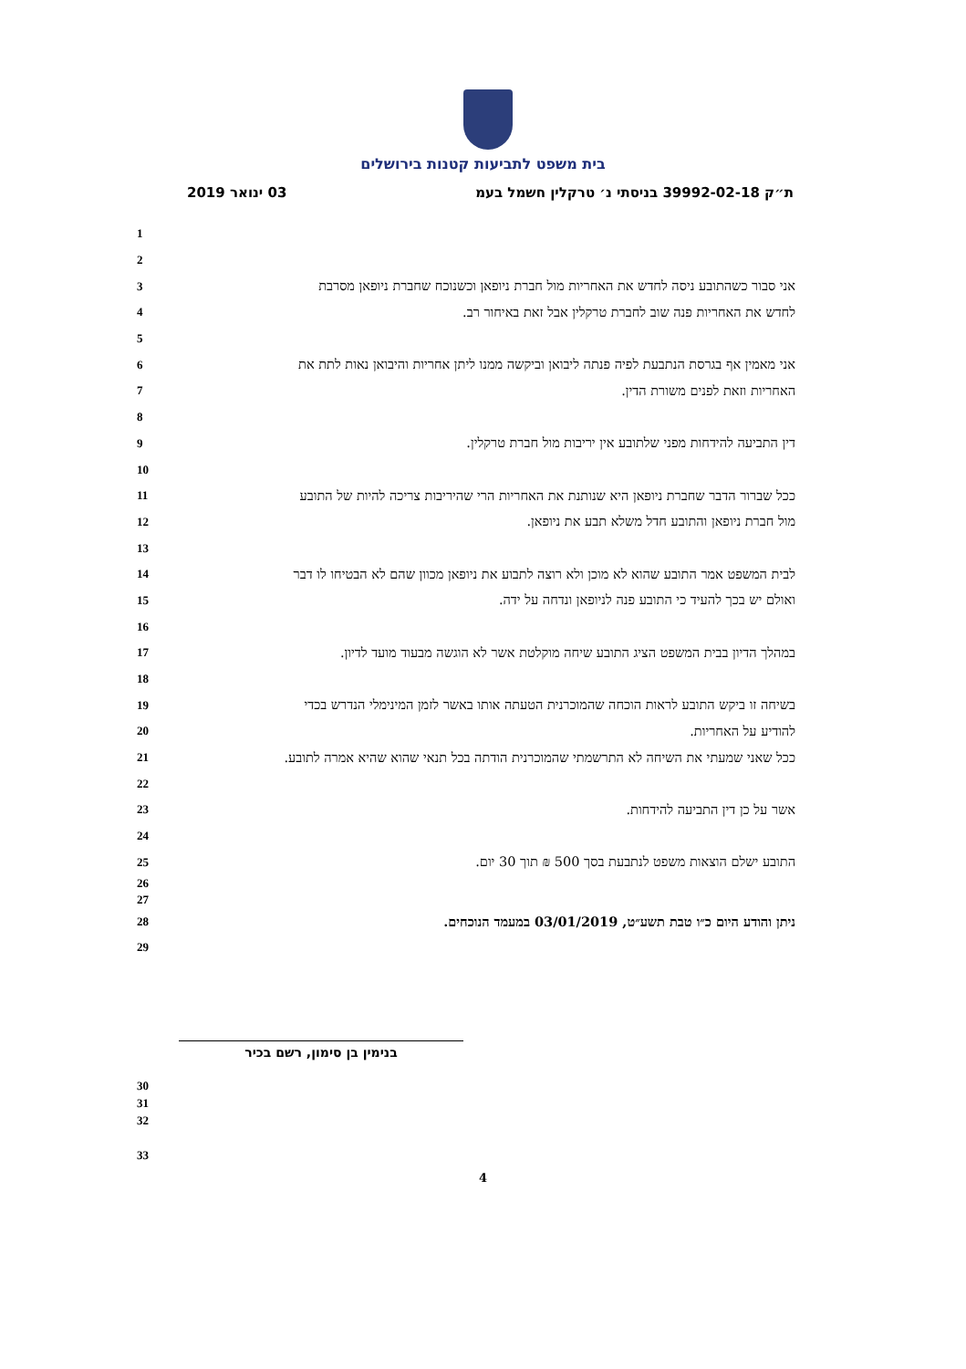בית משפט לתביעות קטנות בירושלים
03 ינואר 2019 ת״ק 39992-02-18 בניסתי נ׳ טרקלין חשמל בעמ
1
2
3 אני סבור כשהתובע ניסה לחדש את האחריות מול חברת ניופאן וכשנוכח שחברת ניופאן מסרבת
4 לחדש את האחריות פנה שוב לחברת טרקלין אבל זאת באיחור רב.
5
6 אני מאמין אף בגרסת הנתבעת לפיה פנתה ליבואן וביקשה ממנו ליתן אחריות והיבואן נאות לתת את
7 האחריות וזאת לפנים משורת הדין.
8
9 דין התביעה להידחות מפני שלתובע אין יריבות מול חברת טרקלין.
10
11 ככל שברור הדבר שחברת ניופאן היא שנותנת את האחריות הרי שהיריבות צריכה להיות של התובע
12 מול חברת ניופאן והתובע חדל משלא תבע את ניופאן.
13
14 לבית המשפט אמר התובע שהוא לא מוכן ולא רוצה לתבוע את ניופאן מכוון שהם לא הבטיחו לו דבר
15 ואולם יש בכך להעיד כי התובע פנה לניופאן ונדחה על ידה.
16
17 במהלך הדיון בבית המשפט הציג התובע שיחה מוקלטת אשר לא הוגשה מבעוד מועד לדיון.
18
19 בשיחה זו ביקש התובע לראות הוכחה שהמוכרנית הטעתה אותו באשר לזמן המינימלי הנדרש בכדי
20 להודיע על האחריות.
21 ככל שאני שמעתי את השיחה לא התרשמתי שהמוכרנית הודתה בכל תנאי שהוא שהיא אמרה לתובע.
22
23 אשר על כן דין התביעה להידחות.
24
25 התובע ישלם הוצאות משפט לנתבעת בסך 500 ₪ תוך 30 יום.
26
27
28 ניתן והודע היום כ״ו טבת תשע״ט, 03/01/2019 במעמד הנוכחים.
29
בנימין בן סימון, רשם בכיר
30
31
32
33
4